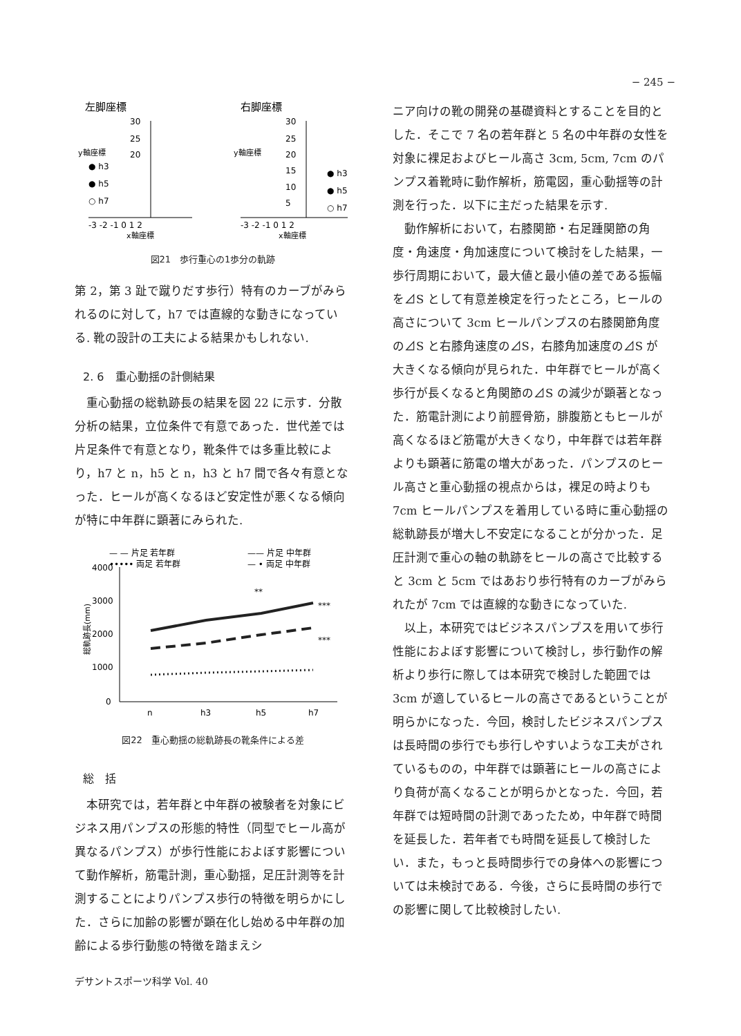− 245 −
左脚座標
右脚座標
30
25
20
30
25
20
15
10
5
● h3
● h5
○ h7
● h3
● h5
○ h7
-3 -2 -1 0 1 2
-3 -2 -1 0 1 2
x軸座標
x軸座標
y軸座標
y軸座標
図21　歩行重心の1歩分の軌跡
第 2，第 3 趾で蹴りだす歩行）特有のカーブがみられるのに対して，h7 では直線的な動きになっている. 靴の設計の工夫による結果かもしれない.
2. 6　重心動揺の計側結果
重心動揺の総軌跡長の結果を図 22 に示す．分散分析の結果，立位条件で有意であった．世代差では片足条件で有意となり，靴条件では多重比較により，h7 と n，h5 と n，h3 と h7 間で各々有意となった．ヒールが高くなるほど安定性が悪くなる傾向が特に中年群に顕著にみられた.
— — 片足 若年群
—— 片足 中年群
••••• 両足 若年群
— • 両足 中年群
4000
3000
2000
1000
0
総軌跡長(mm)
**
***
***
n
h3
h5
h7
図22　重心動揺の総軌跡長の靴条件による差
総　括
本研究では，若年群と中年群の被験者を対象にビジネス用パンプスの形態的特性（同型でヒール高が異なるパンプス）が歩行性能におよぼす影響について動作解析，筋電計測，重心動揺，足圧計測等を計測することによりパンプス歩行の特徴を明らかにした．さらに加齢の影響が顕在化し始める中年群の加齢による歩行動態の特徴を踏まえシ
ニア向けの靴の開発の基礎資料とすることを目的とした．そこで 7 名の若年群と 5 名の中年群の女性を対象に裸足およびヒール高さ 3cm, 5cm, 7cm のパンプス着靴時に動作解析，筋電図，重心動揺等の計測を行った．以下に主だった結果を示す.
動作解析において，右膝関節・右足踵関節の角度・角速度・角加速度について検討をした結果，一歩行周期において，最大値と最小値の差である振幅を⊿S として有意差検定を行ったところ，ヒールの高さについて 3cm ヒールパンプスの右膝関節角度の⊿S と右膝角速度の⊿S，右膝角加速度の⊿S が大きくなる傾向が見られた．中年群でヒールが高く歩行が長くなると角関節の⊿S の減少が顕著となった．筋電計測により前脛骨筋，腓腹筋ともヒールが高くなるほど筋電が大きくなり，中年群では若年群よりも顕著に筋電の増大があった．パンプスのヒール高さと重心動揺の視点からは，裸足の時よりも 7cm ヒールパンプスを着用している時に重心動揺の総軌跡長が増大し不安定になることが分かった．足圧計測で重心の軸の軌跡をヒールの高さで比較すると 3cm と 5cm ではあおり歩行特有のカーブがみられたが 7cm では直線的な動きになっていた.
以上，本研究ではビジネスパンプスを用いて歩行性能におよぼす影響について検討し，歩行動作の解析より歩行に際しては本研究で検討した範囲では 3cm が適しているヒールの高さであるということが明らかになった．今回，検討したビジネスパンプスは長時間の歩行でも歩行しやすいような工夫がされているものの，中年群では顕著にヒールの高さにより負荷が高くなることが明らかとなった．今回，若年群では短時間の計測であったため，中年群で時間を延長した．若年者でも時間を延長して検討したい．また，もっと長時間歩行での身体への影響については未検討である．今後，さらに長時間の歩行での影響に関して比較検討したい.
デサントスポーツ科学 Vol. 40